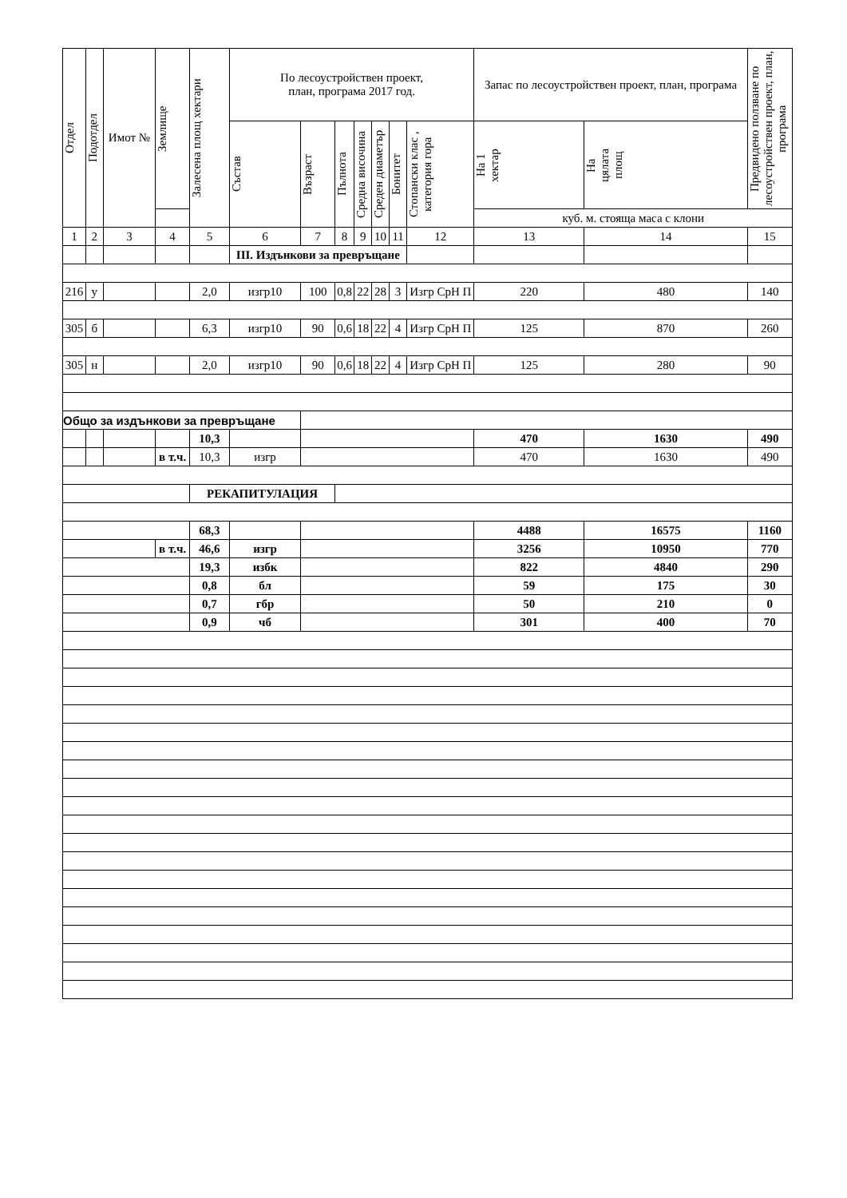| Отдел | Подотдел | Имот № | Землище | Залесена площ хектари | По лесоустройствен проект, план, програма 2017 год. | | | | | | | Запас по лесоустройствен проект, план, програма | | Предвидено ползване по лесоустройствен проект, план, програма |
| --- | --- | --- | --- | --- | --- | --- | --- | --- | --- | --- | --- | --- | --- | --- |
| | | | | | Състав | Възраст | Пълнота | Средна височина | Среден диаметър | Бонитет | Стопански клас , категория гора | На 1 хектар | На цялата площ | |
| | | | | | | | | | | | | куб. м. стояща маса с клони | | |
| 1 | 2 | 3 | 4 | 5 | 6 | 7 | 8 | 9 | 10 | 11 | 12 | 13 | 14 | 15 |
| | | | | | III. Издънкови за превръщане | | | | | | | | | |
| 216 | у | | | 2,0 | изгр10 | 100 | 0,8 | 22 | 28 | 3 | Изгр СрН П | 220 | 480 | 140 |
| 305 | б | | | 6,3 | изгр10 | 90 | 0,6 | 18 | 22 | 4 | Изгр СрН П | 125 | 870 | 260 |
| 305 | н | | | 2,0 | изгр10 | 90 | 0,6 | 18 | 22 | 4 | Изгр СрН П | 125 | 280 | 90 |
| Общо за издънкови за превръщане | | | | | | | | | | | | | | |
| | | | | 10,3 | | | | | | | | 470 | 1630 | 490 |
| | | | в т.ч. | 10,3 | изгр | | | | | | | 470 | 1630 | 490 |
| | | | | РЕКАПИТУЛАЦИЯ | | | | | | | | | | |
| | | | | 68,3 | | | | | | | | 4488 | 16575 | 1160 |
| | | | в т.ч. | 46,6 | изгр | | | | | | | 3256 | 10950 | 770 |
| | | | | 19,3 | избк | | | | | | | 822 | 4840 | 290 |
| | | | | 0,8 | бл | | | | | | | 59 | 175 | 30 |
| | | | | 0,7 | гбр | | | | | | | 50 | 210 | 0 |
| | | | | 0,9 | чб | | | | | | | 301 | 400 | 70 |